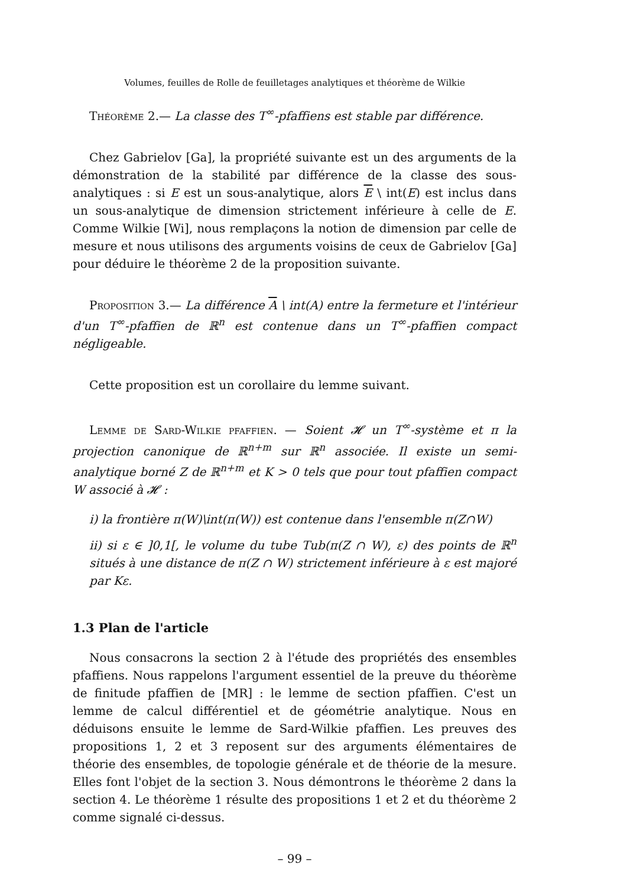Volumes, feuilles de Rolle de feuilletages analytiques et théorème de Wilkie
Théorème 2.— La classe des T<sup>∞</sup>-pfaffiens est stable par différence.
Chez Gabrielov [Ga], la propriété suivante est un des arguments de la démonstration de la stabilité par différence de la classe des sous-analytiques : si E est un sous-analytique, alors E \ int(E) est inclus dans un sous-analytique de dimension strictement inférieure à celle de E. Comme Wilkie [Wi], nous remplaçons la notion de dimension par celle de mesure et nous utilisons des arguments voisins de ceux de Gabrielov [Ga] pour déduire le théorème 2 de la proposition suivante.
Proposition 3.— La différence A \ int(A) entre la fermeture et l'intérieur d'un T<sup>∞</sup>-pfaffien de ℝ<sup>n</sup> est contenue dans un T<sup>∞</sup>-pfaffien compact négligeable.
Cette proposition est un corollaire du lemme suivant.
Lemme de Sard-Wilkie pfaffien. — Soient 𝓗 un T<sup>∞</sup>-système et π la projection canonique de ℝ<sup>n+m</sup> sur ℝ<sup>n</sup> associée. Il existe un semi-analytique borné Z de ℝ<sup>n+m</sup> et K > 0 tels que pour tout pfaffien compact W associé à 𝓗 :
i) la frontière π(W)\int(π(W)) est contenue dans l'ensemble π(Z∩W)
ii) si ε ∈ ]0,1[, le volume du tube Tub(π(Z ∩ W), ε) des points de ℝ<sup>n</sup> situés à une distance de π(Z ∩ W) strictement inférieure à ε est majoré par Kε.
1.3 Plan de l'article
Nous consacrons la section 2 à l'étude des propriétés des ensembles pfaffiens. Nous rappelons l'argument essentiel de la preuve du théorème de finitude pfaffien de [MR] : le lemme de section pfaffien. C'est un lemme de calcul différentiel et de géométrie analytique. Nous en déduisons ensuite le lemme de Sard-Wilkie pfaffien. Les preuves des propositions 1, 2 et 3 reposent sur des arguments élémentaires de théorie des ensembles, de topologie générale et de théorie de la mesure. Elles font l'objet de la section 3. Nous démontrons le théorème 2 dans la section 4. Le théorème 1 résulte des propositions 1 et 2 et du théorème 2 comme signalé ci-dessus.
– 99 –